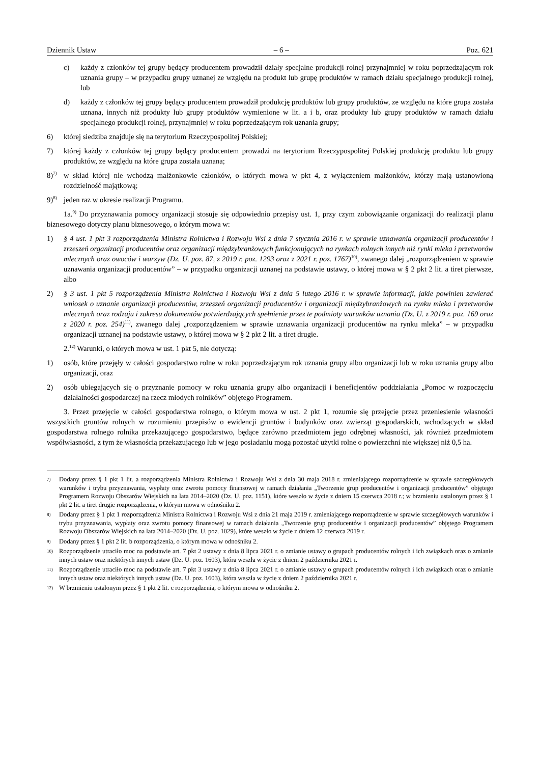Dziennik Ustaw – 6 – Poz. 621
c) każdy z członków tej grupy będący producentem prowadził działy specjalne produkcji rolnej przynajmniej w roku poprzedzającym rok uznania grupy – w przypadku grupy uznanej ze względu na produkt lub grupę produktów w ramach działu specjalnego produkcji rolnej, lub
d) każdy z członków tej grupy będący producentem prowadził produkcję produktów lub grupy produktów, ze względu na które grupa została uznana, innych niż produkty lub grupy produktów wymienione w lit. a i b, oraz produkty lub grupy produktów w ramach działu specjalnego produkcji rolnej, przynajmniej w roku poprzedzającym rok uznania grupy;
6) której siedziba znajduje się na terytorium Rzeczypospolitej Polskiej;
7) której każdy z członków tej grupy będący producentem prowadzi na terytorium Rzeczypospolitej Polskiej produkcję produktu lub grupy produktów, ze względu na które grupa została uznana;
8)<sup>7)</sup> w skład której nie wchodzą małżonkowie członków, o których mowa w pkt 4, z wyłączeniem małżonków, którzy mają ustanowioną rozdzielność majątkową;
9)<sup>8)</sup> jeden raz w okresie realizacji Programu.
1a.<sup>9)</sup> Do przyznawania pomocy organizacji stosuje się odpowiednio przepisy ust. 1, przy czym zobowiązanie organizacji do realizacji planu biznesowego dotyczy planu biznesowego, o którym mowa w:
1) § 4 ust. 1 pkt 3 rozporządzenia Ministra Rolnictwa i Rozwoju Wsi z dnia 7 stycznia 2016 r. w sprawie uznawania organizacji producentów i zrzeszeń organizacji producentów oraz organizacji międzybranżowych funkcjonujących na rynkach rolnych innych niż rynki mleka i przetworów mlecznych oraz owoców i warzyw (Dz. U. poz. 87, z 2019 r. poz. 1293 oraz z 2021 r. poz. 1767)<sup>10)</sup>, zwanego dalej „rozporządzeniem w sprawie uznawania organizacji producentów” – w przypadku organizacji uznanej na podstawie ustawy, o której mowa w § 2 pkt 2 lit. a tiret pierwsze, albo
2) § 3 ust. 1 pkt 5 rozporządzenia Ministra Rolnictwa i Rozwoju Wsi z dnia 5 lutego 2016 r. w sprawie informacji, jakie powinien zawierać wniosek o uznanie organizacji producentów, zrzeszeń organizacji producentów i organizacji międzybranżowych na rynku mleka i przetworów mlecznych oraz rodzaju i zakresu dokumentów potwierdzających spełnienie przez te podmioty warunków uznania (Dz. U. z 2019 r. poz. 169 oraz z 2020 r. poz. 254)<sup>11)</sup>, zwanego dalej „rozporządzeniem w sprawie uznawania organizacji producentów na rynku mleka” – w przypadku organizacji uznanej na podstawie ustawy, o której mowa w § 2 pkt 2 lit. a tiret drugie.
2.<sup>12)</sup> Warunki, o których mowa w ust. 1 pkt 5, nie dotyczą:
1) osób, które przejęły w całości gospodarstwo rolne w roku poprzedzającym rok uznania grupy albo organizacji lub w roku uznania grupy albo organizacji, oraz
2) osób ubiegających się o przyznanie pomocy w roku uznania grupy albo organizacji i beneficjentów poddziałania „Pomoc w rozpoczęciu działalności gospodarczej na rzecz młodych rolników” objętego Programem.
3. Przez przejęcie w całości gospodarstwa rolnego, o którym mowa w ust. 2 pkt 1, rozumie się przejęcie przez przeniesienie własności wszystkich gruntów rolnych w rozumieniu przepisów o ewidencji gruntów i budynków oraz zwierząt gospodarskich, wchodzących w skład gospodarstwa rolnego rolnika przekazującego gospodarstwo, będące zarówno przedmiotem jego odrębnej własności, jak również przedmiotem współwłasności, z tym że własnością przekazującego lub w jego posiadaniu mogą pozostać użytki rolne o powierzchni nie większej niż 0,5 ha.
7) Dodany przez § 1 pkt 1 lit. a rozporządzenia Ministra Rolnictwa i Rozwoju Wsi z dnia 30 maja 2018 r. zmieniającego rozporządzenie w sprawie szczegółowych warunków i trybu przyznawania, wypłaty oraz zwrotu pomocy finansowej w ramach działania „Tworzenie grup producentów i organizacji producentów” objętego Programem Rozwoju Obszarów Wiejskich na lata 2014–2020 (Dz. U. poz. 1151), które weszło w życie z dniem 15 czerwca 2018 r.; w brzmieniu ustalonym przez § 1 pkt 2 lit. a tiret drugie rozporządzenia, o którym mowa w odnośniku 2.
8) Dodany przez § 1 pkt 1 rozporządzenia Ministra Rolnictwa i Rozwoju Wsi z dnia 21 maja 2019 r. zmieniającego rozporządzenie w sprawie szczegółowych warunków i trybu przyznawania, wypłaty oraz zwrotu pomocy finansowej w ramach działania „Tworzenie grup producentów i organizacji producentów” objętego Programem Rozwoju Obszarów Wiejskich na lata 2014–2020 (Dz. U. poz. 1029), które weszło w życie z dniem 12 czerwca 2019 r.
9) Dodany przez § 1 pkt 2 lit. b rozporządzenia, o którym mowa w odnośniku 2.
10) Rozporządzenie utraciło moc na podstawie art. 7 pkt 2 ustawy z dnia 8 lipca 2021 r. o zmianie ustawy o grupach producentów rolnych i ich związkach oraz o zmianie innych ustaw oraz niektórych innych ustaw (Dz. U. poz. 1603), która weszła w życie z dniem 2 października 2021 r.
11) Rozporządzenie utraciło moc na podstawie art. 7 pkt 3 ustawy z dnia 8 lipca 2021 r. o zmianie ustawy o grupach producentów rolnych i ich związkach oraz o zmianie innych ustaw oraz niektórych innych ustaw (Dz. U. poz. 1603), która weszła w życie z dniem 2 października 2021 r.
12) W brzmieniu ustalonym przez § 1 pkt 2 lit. c rozporządzenia, o którym mowa w odnośniku 2.